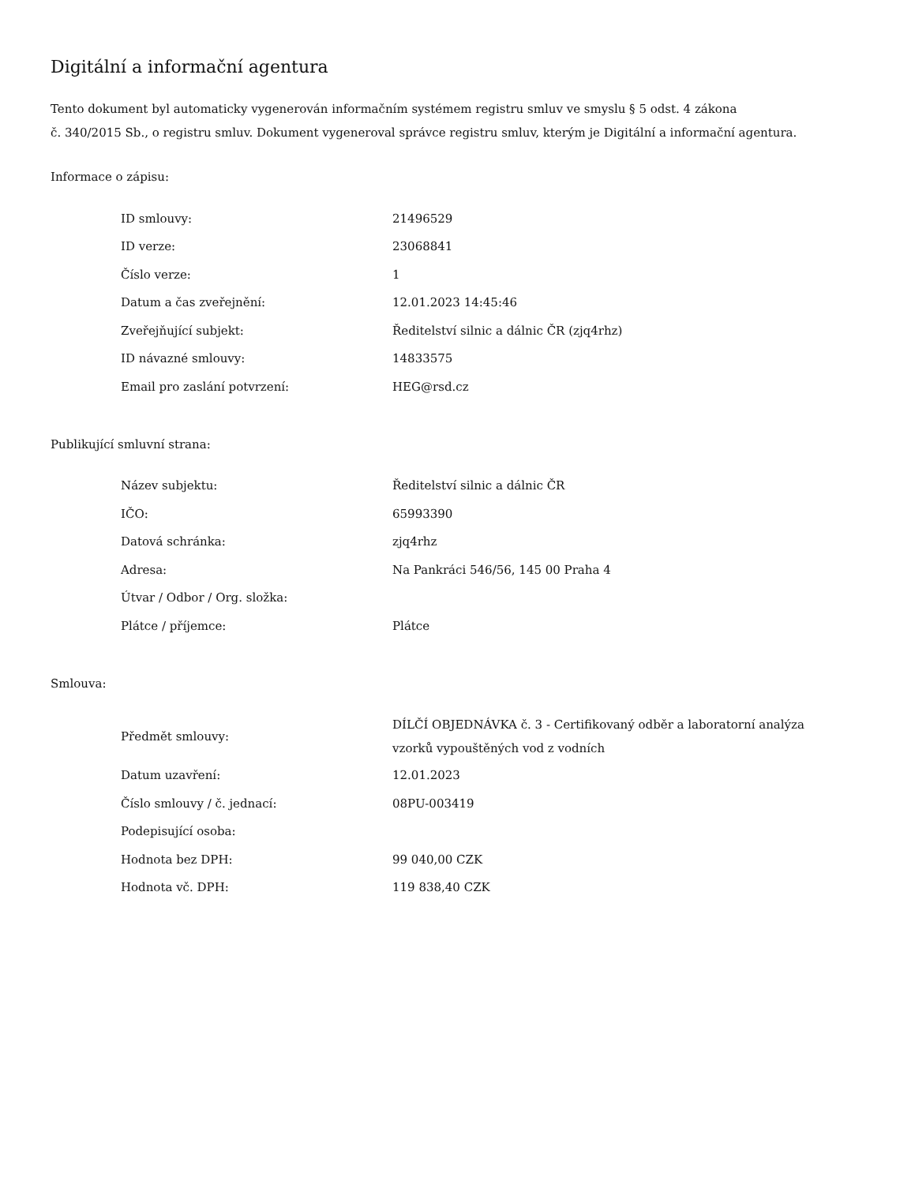Digitální a informační agentura
Tento dokument byl automaticky vygenerován informačním systémem registru smluv ve smyslu § 5 odst. 4 zákona
č. 340/2015 Sb., o registru smluv. Dokument vygeneroval správce registru smluv, kterým je Digitální a informační agentura.
Informace o zápisu:
| ID smlouvy: | 21496529 |
| ID verze: | 23068841 |
| Číslo verze: | 1 |
| Datum a čas zveřejnění: | 12.01.2023 14:45:46 |
| Zveřejňující subjekt: | Ředitelství silnic a dálnic ČR (zjq4rhz) |
| ID návazné smlouvy: | 14833575 |
| Email pro zaslání potvrzení: | HEG@rsd.cz |
Publikující smluvní strana:
| Název subjektu: | Ředitelství silnic a dálnic ČR |
| IČO: | 65993390 |
| Datová schránka: | zjq4rhz |
| Adresa: | Na Pankráci 546/56, 145 00 Praha 4 |
| Útvar / Odbor / Org. složka: | |
| Plátce / příjemce: | Plátce |
Smlouva:
| Předmět smlouvy: | DÍLČÍ OBJEDNÁVKA č. 3 - Certifikovaný odběr a laboratorní analýza vzorků vypouštěných vod z vodních |
| Datum uzavření: | 12.01.2023 |
| Číslo smlouvy / č. jednací: | 08PU-003419 |
| Podepisující osoba: | |
| Hodnota bez DPH: | 99 040,00 CZK |
| Hodnota vč. DPH: | 119 838,40 CZK |